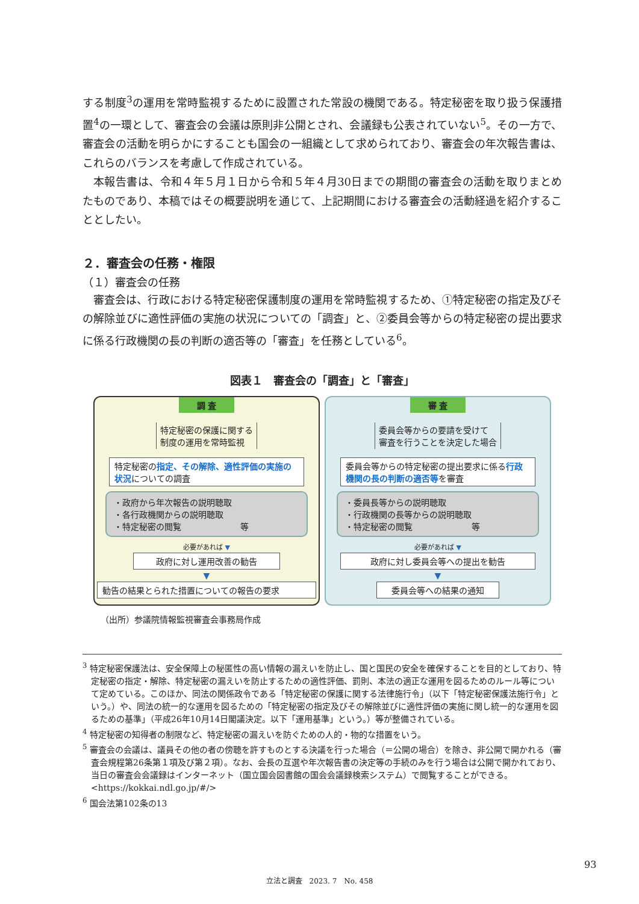する制度<sup>3</sup>の運用を常時監視するために設置された常設の機関である。特定秘密を取り扱う保護措置<sup>4</sup>の一環として、審査会の会議は原則非公開とされ、会議録も公表されていない<sup>5</sup>。その一方で、審査会の活動を明らかにすることも国会の一組織として求められており、審査会の年次報告書は、これらのバランスを考慮して作成されている。
本報告書は、令和４年５月１日から令和５年４月30日までの期間の審査会の活動を取りまとめたものであり、本稿ではその概要説明を通じて、上記期間における審査会の活動経過を紹介することとしたい。
２．審査会の任務・権限
（１）審査会の任務
審査会は、行政における特定秘密保護制度の運用を常時監視するため、①特定秘密の指定及びその解除並びに適性評価の実施の状況についての「調査」と、②委員会等からの特定秘密の提出要求に係る行政機関の長の判断の適否等の「審査」を任務としている<sup>6</sup>。
図表１　審査会の「調査」と「審査」
調 査
特定秘密の保護に関する
制度の運用を常時監視
特定秘密の指定、その解除、適性評価の実施の状況についての調査
・政府から年次報告の説明聴取
・各行政機関からの説明聴取
・特定秘密の閲覧　　　　　　　等
必要があれば ▼
政府に対し運用改善の勧告
▼
勧告の結果とられた措置についての報告の要求
審 査
委員会等からの要請を受けて
審査を行うことを決定した場合
委員会等からの特定秘密の提出要求に係る行政機関の長の判断の適否等を審査
・委員長等からの説明聴取
・行政機関の長等からの説明聴取
・特定秘密の閲覧　　　　　　　等
必要があれば ▼
政府に対し委員会等への提出を勧告
▼
委員会等への結果の通知
（出所）参議院情報監視審査会事務局作成
<sup>3</sup> 特定秘密保護法は、安全保障上の秘匿性の高い情報の漏えいを防止し、国と国民の安全を確保することを目的としており、特定秘密の指定・解除、特定秘密の漏えいを防止するための適性評価、罰則、本法の適正な運用を図るためのルール等について定めている。このほか、同法の関係政令である「特定秘密の保護に関する法律施行令」（以下「特定秘密保護法施行令」という。）や、同法の統一的な運用を図るための「特定秘密の指定及びその解除並びに適性評価の実施に関し統一的な運用を図るための基準」（平成26年10月14日閣議決定。以下「運用基準」という。）等が整備されている。
<sup>4</sup> 特定秘密の知得者の制限など、特定秘密の漏えいを防ぐための人的・物的な措置をいう。
<sup>5</sup> 審査会の会議は、議員その他の者の傍聴を許すものとする決議を行った場合（＝公開の場合）を除き、非公開で開かれる（審査会規程第26条第１項及び第２項）。なお、会長の互選や年次報告書の決定等の手続のみを行う場合は公開で開かれており、当日の審査会会議録はインターネット（国立国会図書館の国会会議録検索システム）で閲覧することができる。<https://kokkai.ndl.go.jp/#/>
<sup>6</sup> 国会法第102条の13
93
立法と調査　2023. 7　No. 458